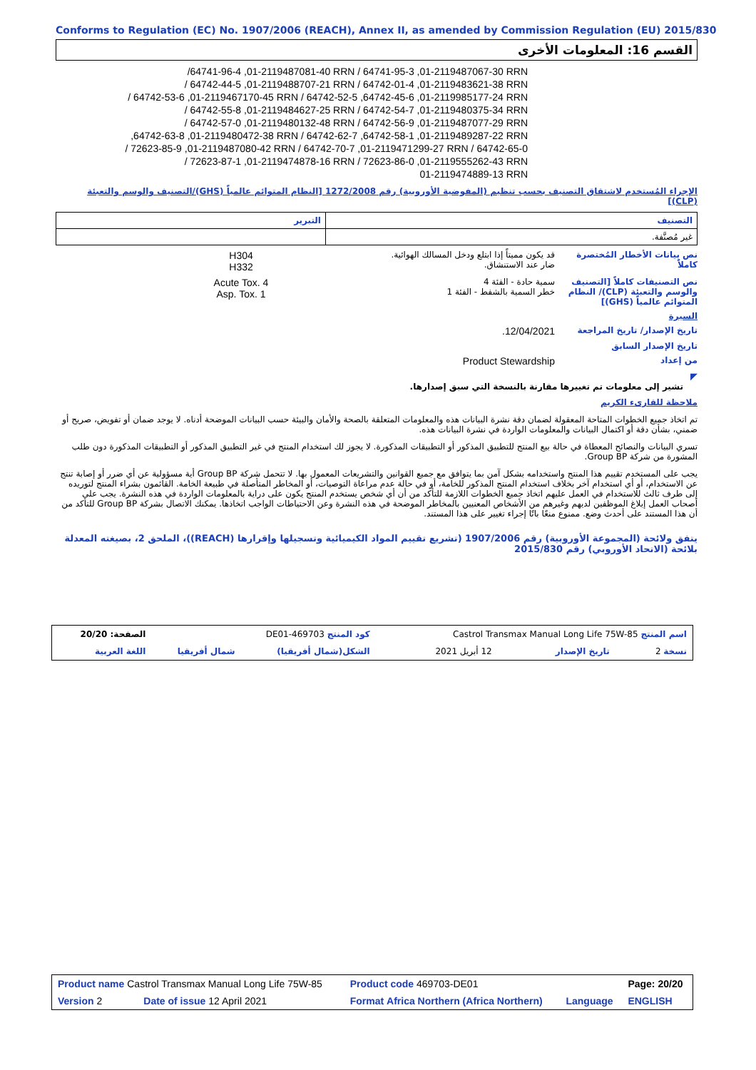Conforms to Regulation (EC) No. 1907/2006 (REACH), Annex II, as amended by Commission Regulation (EU) 2015/830
القسم 16: المعلومات الأخرى
/64741-96-4 ,01-2119487081-40 RRN / 64741-95-3 ,01-2119487067-30 RRN
/ 64742-44-5 ,01-2119488707-21 RRN / 64742-01-4 ,01-2119483621-38 RRN
/ 64742-53-6 ,01-2119467170-45 RRN / 64742-52-5 ,64742-45-6 ,01-2119985177-24 RRN
/ 64742-55-8 ,01-2119484627-25 RRN / 64742-54-7 ,01-2119480375-34 RRN
/ 64742-57-0 ,01-2119480132-48 RRN / 64742-56-9 ,01-2119487077-29 RRN
,64742-63-8 ,01-2119480472-38 RRN / 64742-62-7 ,64742-58-1 ,01-2119489287-22 RRN
/ 72623-85-9 ,01-2119487080-42 RRN / 64742-70-7 ,01-2119471299-27 RRN / 64742-65-0
/ 72623-87-1 ,01-2119474878-16 RRN / 72623-86-0 ,01-2119555262-43 RRN
01-2119474889-13 RRN
الإجراء المُستخدم لاشتقاق التصنيف بحسب تنظيم (المفوضية الأوروبية) رقم 1272/2008 [النظام المتوائم عالمياً (GHS)/التصنيف والوسم والتعبئة (CLP)]
| التصنيف | التبرير |
| --- | --- |
| غير مُصنَّفة. | |
نص بيانات الأخطار المُختصرة كاملاً
قد يكون مميتاً إذا ابتلع ودخل المسالك الهوائية.
ضار عند الاستنشاق.
H304
H332
نص التصنيفات كاملاً [التصنيف والوسم والتعبئة (CLP)/ النظام المتوائم عالمياً (GHS)]
سمية حادة - الفئة 4
خطر السمية بالشفط - الفئة 1
Acute Tox. 4
Asp. Tox. 1
السيرة
تاريخ الإصدار/ تاريخ المراجعة
12/04/2021.
تاريخ الإصدار السابق
من إعداد
Product Stewardship
◤
تشير إلى معلومات تم تغييرها مقارنة بالنسخة التي سبق إصدارها.
ملاحظة للقارىء الكريم
تم اتخاذ جميع الخطوات المتاحة المعقولة لضمان دقة نشرة البيانات هذه والمعلومات المتعلقة بالصحة والأمان والبيئة حسب البيانات الموضحة أدناه. لا يوجد ضمان أو تفويض، صريح أو ضمني، بشأن دقة أو اكتمال البيانات والمعلومات الواردة في نشرة البيانات هذه.
تسري البيانات والنصائح المعطاة في حالة بيع المنتج للتطبيق المذكور أو التطبيقات المذكورة. لا يجوز لك استخدام المنتج في غير التطبيق المذكور أو التطبيقات المذكورة دون طلب المشورة من شركة Group BP.
يجب على المستخدم تقييم هذا المنتج واستخدامه بشكل آمن بما يتوافق مع جميع القوانين والتشريعات المعمول بها. لا تتحمل شركة Group BP أية مسؤولية عن أي ضرر أو إصابة تنتج عن الاستخدام، أو أي استخدام آخر بخلاف استخدام المنتج المذكور للخامة، أو في حالة عدم مراعاة التوصيات، أو المخاطر المتأصلة في طبيعة الخامة. القائمون بشراء المنتج لتوريده إلى طرف ثالث للاستخدام في العمل عليهم اتخاذ جميع الخطوات اللازمة للتأكد من أن أي شخص يستخدم المنتج يكون على دراية بالمعلومات الواردة في هذه النشرة. يجب على أصحاب العمل إبلاغ الموظفين لديهم وغيرهم من الأشخاص المعنيين بالمخاطر الموضحة في هذه النشرة وعن الاحتياطات الواجب اتخاذها. يمكنك الاتصال بشركة Group BP للتأكد من أن هذا المستند على أحدث وضع. ممنوع منعًا باتًا إجراء تغيير على هذا المستند.
يتفق ولائحة (المجموعة الأوروبية) رقم 1907/2006 (تشريع تقييم المواد الكيميائية وتسجيلها وإقرارها (REACH))، الملحق 2، بصيغته المعدلة بلائحة (الاتحاد الأوروبي) رقم 2015/830
| اسم المنتج Castrol Transmax Manual Long Life 75W-85 | | | كود المنتج 469703-DE01 | | الصفحة: 20/20 |
| نسخة 2 | تاريخ الإصدار | 12 أبريل 2021 | الشكل(شمال أفريقيا) | شمال أفريقيا | اللغة العربية |
| Product name Castrol Transmax Manual Long Life 75W-85 | | Product code 469703-DE01 | | Page: 20/20 |
| Version 2 | Date of issue 12 April 2021 | Format Africa Northern (Africa Northern) | Language | ENGLISH |